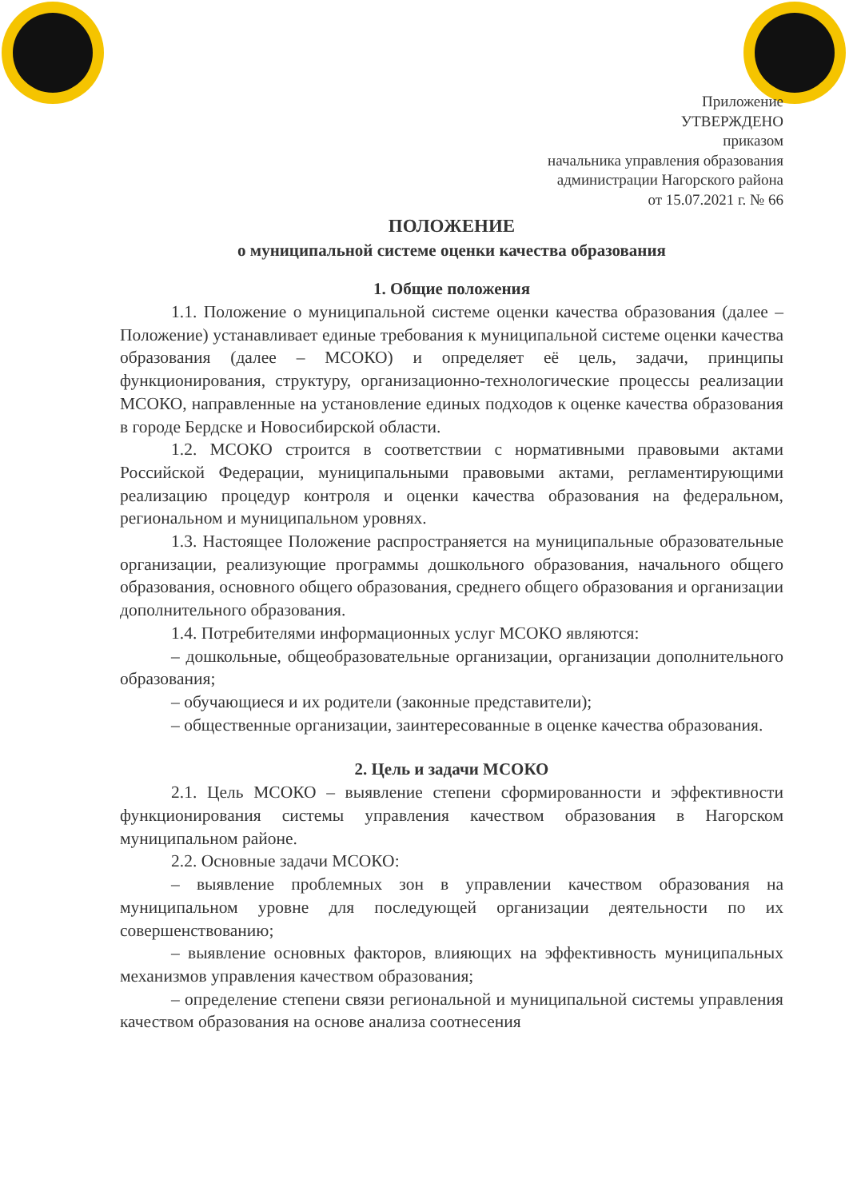Приложение
УТВЕРЖДЕНО
приказом
начальника управления образования
администрации Нагорского района
от 15.07.2021 г. № 66
ПОЛОЖЕНИЕ
о муниципальной системе оценки качества образования
1. Общие положения
1.1. Положение о муниципальной системе оценки качества образования (далее – Положение) устанавливает единые требования к муниципальной системе оценки качества образования (далее – МСОКО) и определяет её цель, задачи, принципы функционирования, структуру, организационно-технологические процессы реализации МСОКО, направленные на установление единых подходов к оценке качества образования в городе Бердске и Новосибирской области.
1.2. МСОКО строится в соответствии с нормативными правовыми актами Российской Федерации, муниципальными правовыми актами, регламентирующими реализацию процедур контроля и оценки качества образования на федеральном, региональном и муниципальном уровнях.
1.3. Настоящее Положение распространяется на муниципальные образовательные организации, реализующие программы дошкольного образования, начального общего образования, основного общего образования, среднего общего образования и организации дополнительного образования.
1.4. Потребителями информационных услуг МСОКО являются:
– дошкольные, общеобразовательные организации, организации дополнительного образования;
– обучающиеся и их родители (законные представители);
– общественные организации, заинтересованные в оценке качества образования.
2. Цель и задачи МСОКО
2.1. Цель МСОКО – выявление степени сформированности и эффективности функционирования системы управления качеством образования в Нагорском муниципальном районе.
2.2. Основные задачи МСОКО:
– выявление проблемных зон в управлении качеством образования на муниципальном уровне для последующей организации деятельности по их совершенствованию;
– выявление основных факторов, влияющих на эффективность муниципальных механизмов управления качеством образования;
– определение степени связи региональной и муниципальной системы управления качеством образования на основе анализа соотнесения